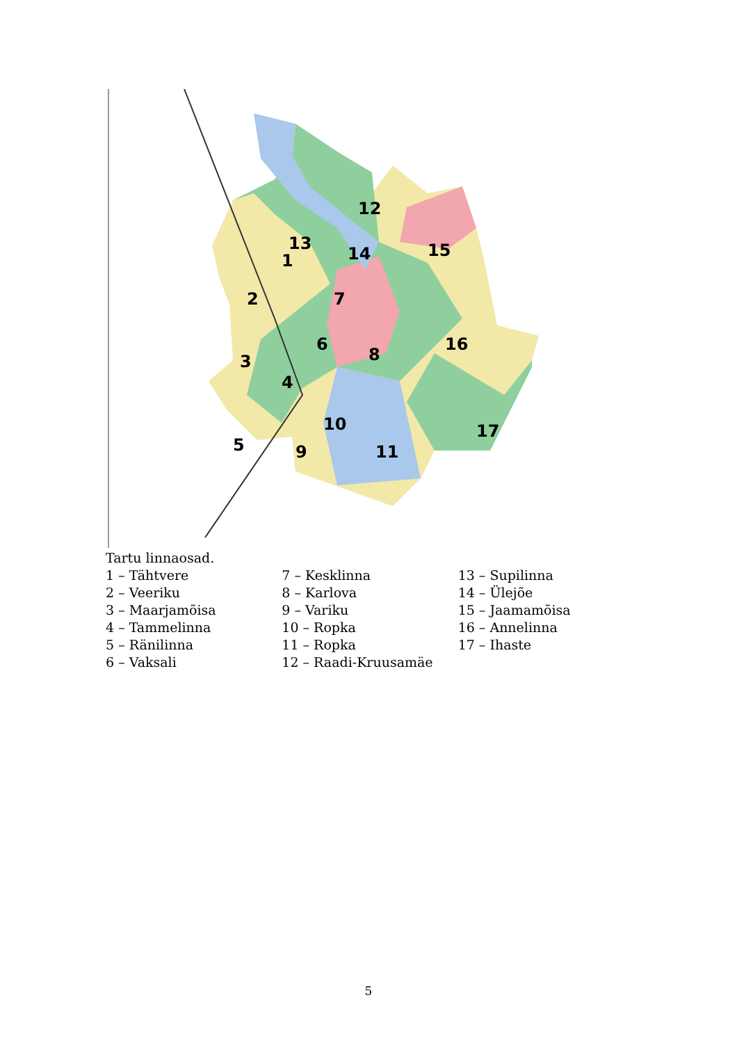1
2
3
4
5
6
7
8
9
10
11
12
13
14
15
16
17
Tartu linnaosad.
1 – Tähtvere
2 – Veeriku
3 – Maarjamõisa
4 – Tammelinna
5 – Ränilinna
6 – Vaksali
7 – Kesklinna
8 – Karlova
9 – Variku
10 – Ropka
11 – Ropka
12 – Raadi-Kruusamäe
13 – Supilinna
14 – Ülejõe
15 – Jaamamõisa
16 – Annelinna
17 – Ihaste
5